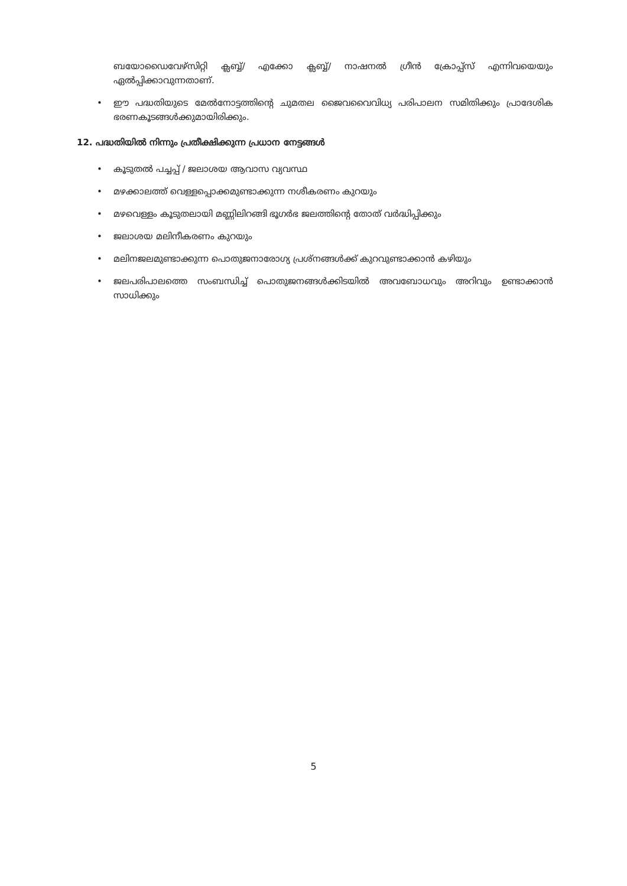ബയോഡൈവേഴ്സിറ്റി ക്ലബ്ബ്/ എക്കോ ക്ലബ്ബ്/ നാഷനൽ ഗ്രീൻ ക്രോപ്പ്സ് എന്നിവയെയും ഏൽപ്പിക്കാവുന്നതാണ്.
• ഈ പദ്ധതിയുടെ മേൽനോട്ടത്തിന്റെ ചുമതല ജൈവവൈവിധ്യ പരിപാലന സമിതിക്കും പ്രാദേശിക ഭരണകൂടങ്ങൾക്കുമായിരിക്കും.
12. പദ്ധതിയിൽ നിന്നും പ്രതീക്ഷിക്കുന്ന പ്രധാന നേട്ടങ്ങൾ
• കൂടുതൽ പച്ചപ്പ് / ജലാശയ ആവാസ വ്യവസ്ഥ
• മഴക്കാലത്ത് വെള്ളപ്പൊക്കമുണ്ടാക്കുന്ന നശീകരണം കുറയും
• മഴവെള്ളം കൂടുതലായി മണ്ണിലിറങ്ങി ഭൂഗർഭ ജലത്തിന്റെ തോത് വർദ്ധിപ്പിക്കും
• ജലാശയ മലിനീകരണം കുറയും
• മലിനജലമുണ്ടാക്കുന്ന പൊതുജനാരോഗ്യ പ്രശ്നങ്ങൾക്ക് കുറവുണ്ടാക്കാൻ കഴിയും
• ജലപരിപാലത്തെ സംബന്ധിച്ച് പൊതുജനങ്ങൾക്കിടയിൽ അവബോധവും അറിവും ഉണ്ടാക്കാൻ സാധിക്കും
5